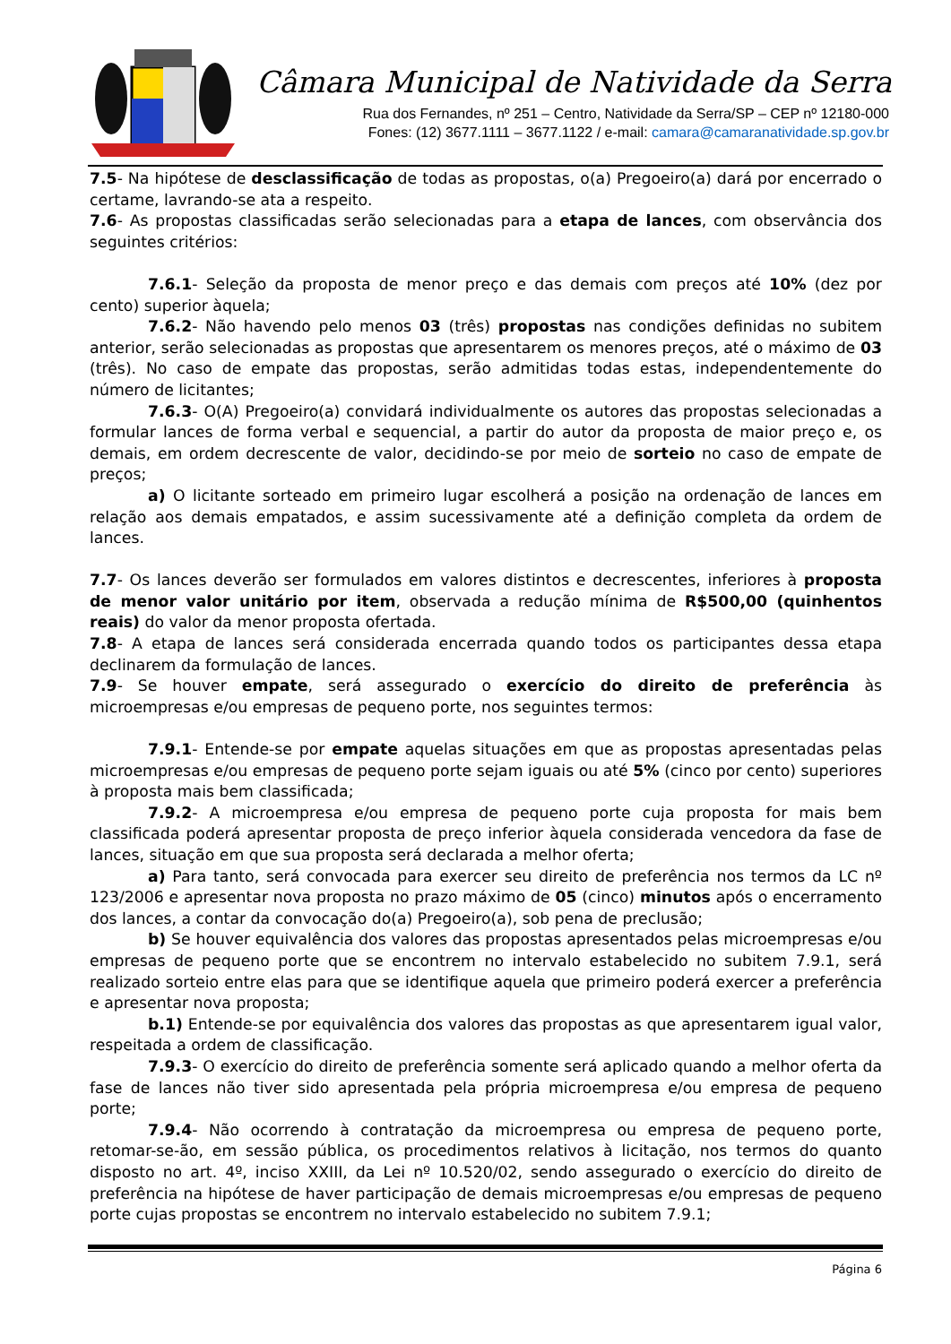Câmara Municipal de Natividade da Serra
Rua dos Fernandes, nº 251 – Centro, Natividade da Serra/SP – CEP nº 12180-000
Fones: (12) 3677.1111 – 3677.1122 / e-mail: camara@camaranatividade.sp.gov.br
7.5- Na hipótese de desclassificação de todas as propostas, o(a) Pregoeiro(a) dará por encerrado o certame, lavrando-se ata a respeito.
7.6- As propostas classificadas serão selecionadas para a etapa de lances, com observância dos seguintes critérios:
7.6.1- Seleção da proposta de menor preço e das demais com preços até 10% (dez por cento) superior àquela;
7.6.2- Não havendo pelo menos 03 (três) propostas nas condições definidas no subitem anterior, serão selecionadas as propostas que apresentarem os menores preços, até o máximo de 03 (três). No caso de empate das propostas, serão admitidas todas estas, independentemente do número de licitantes;
7.6.3- O(A) Pregoeiro(a) convidará individualmente os autores das propostas selecionadas a formular lances de forma verbal e sequencial, a partir do autor da proposta de maior preço e, os demais, em ordem decrescente de valor, decidindo-se por meio de sorteio no caso de empate de preços;
a) O licitante sorteado em primeiro lugar escolherá a posição na ordenação de lances em relação aos demais empatados, e assim sucessivamente até a definição completa da ordem de lances.
7.7- Os lances deverão ser formulados em valores distintos e decrescentes, inferiores à proposta de menor valor unitário por item, observada a redução mínima de R$500,00 (quinhentos reais) do valor da menor proposta ofertada.
7.8- A etapa de lances será considerada encerrada quando todos os participantes dessa etapa declinarem da formulação de lances.
7.9- Se houver empate, será assegurado o exercício do direito de preferência às microempresas e/ou empresas de pequeno porte, nos seguintes termos:
7.9.1- Entende-se por empate aquelas situações em que as propostas apresentadas pelas microempresas e/ou empresas de pequeno porte sejam iguais ou até 5% (cinco por cento) superiores à proposta mais bem classificada;
7.9.2- A microempresa e/ou empresa de pequeno porte cuja proposta for mais bem classificada poderá apresentar proposta de preço inferior àquela considerada vencedora da fase de lances, situação em que sua proposta será declarada a melhor oferta;
a) Para tanto, será convocada para exercer seu direito de preferência nos termos da LC nº 123/2006 e apresentar nova proposta no prazo máximo de 05 (cinco) minutos após o encerramento dos lances, a contar da convocação do(a) Pregoeiro(a), sob pena de preclusão;
b) Se houver equivalência dos valores das propostas apresentados pelas microempresas e/ou empresas de pequeno porte que se encontrem no intervalo estabelecido no subitem 7.9.1, será realizado sorteio entre elas para que se identifique aquela que primeiro poderá exercer a preferência e apresentar nova proposta;
b.1) Entende-se por equivalência dos valores das propostas as que apresentarem igual valor, respeitada a ordem de classificação.
7.9.3- O exercício do direito de preferência somente será aplicado quando a melhor oferta da fase de lances não tiver sido apresentada pela própria microempresa e/ou empresa de pequeno porte;
7.9.4- Não ocorrendo à contratação da microempresa ou empresa de pequeno porte, retomar-se-ão, em sessão pública, os procedimentos relativos à licitação, nos termos do quanto disposto no art. 4º, inciso XXIII, da Lei nº 10.520/02, sendo assegurado o exercício do direito de preferência na hipótese de haver participação de demais microempresas e/ou empresas de pequeno porte cujas propostas se encontrem no intervalo estabelecido no subitem 7.9.1;
Página 6